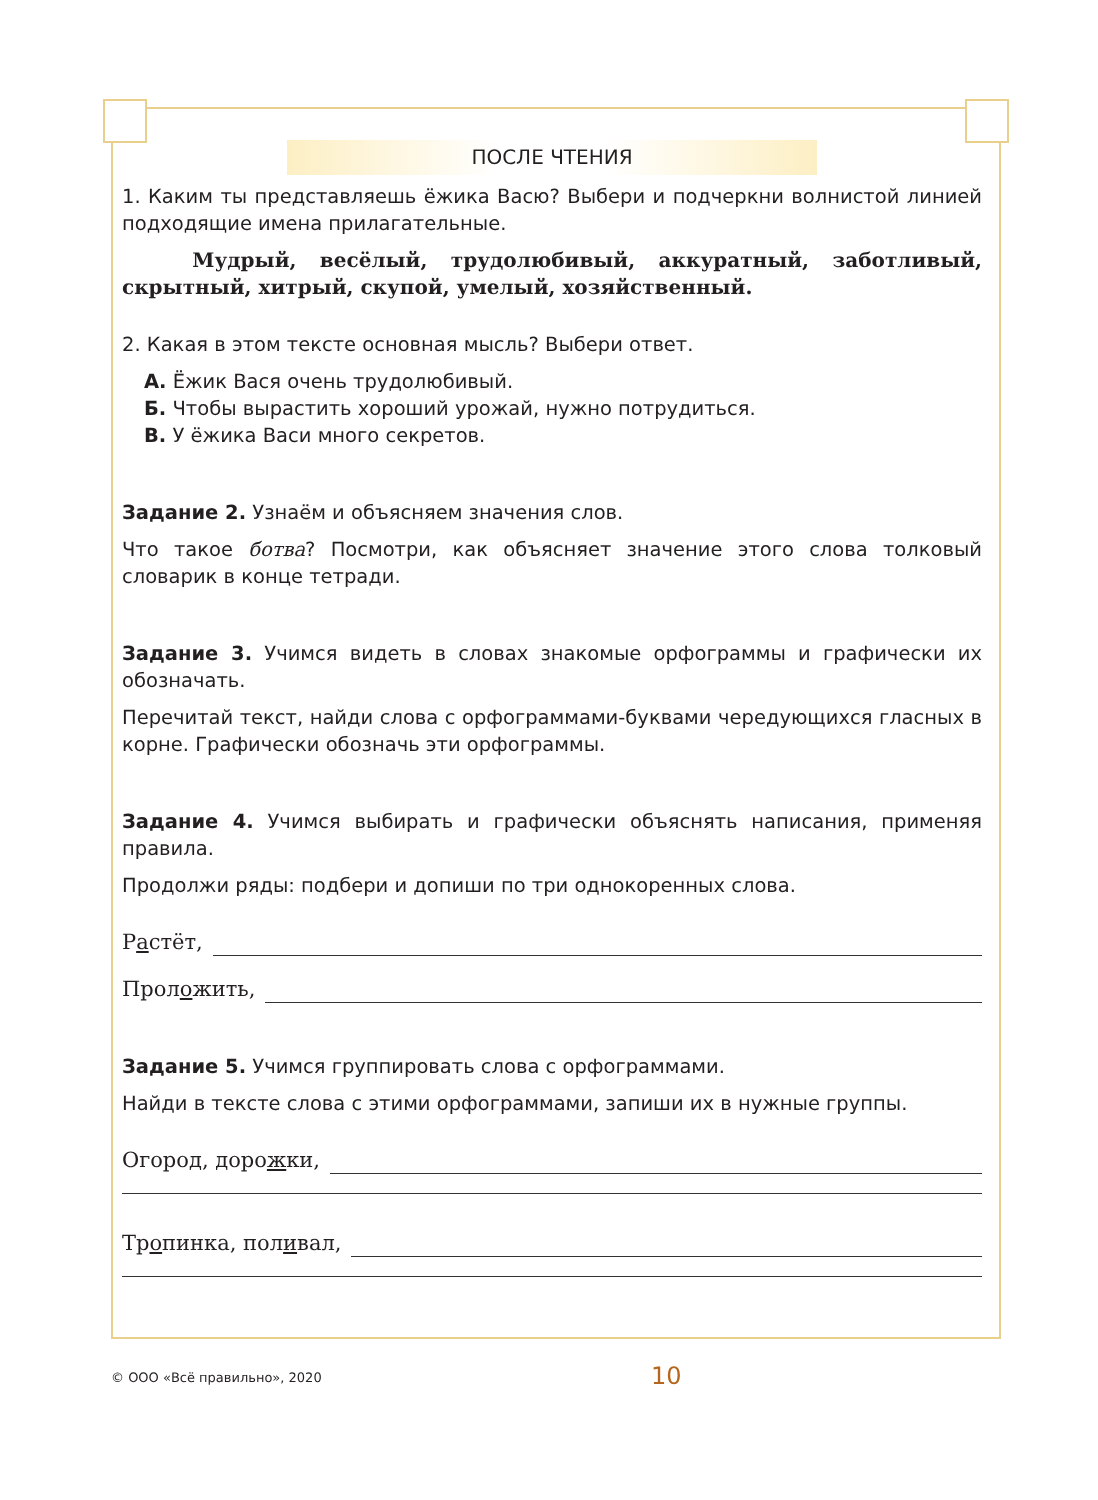ПОСЛЕ ЧТЕНИЯ
1. Каким ты представляешь ёжика Васю? Выбери и подчеркни волнистой линией подходящие имена прилагательные.
Мудрый, весёлый, трудолюбивый, аккуратный, заботливый, скрытный, хитрый, скупой, умелый, хозяйственный.
2. Какая в этом тексте основная мысль? Выбери ответ.
А. Ёжик Вася очень трудолюбивый.
Б. Чтобы вырастить хороший урожай, нужно потрудиться.
В. У ёжика Васи много секретов.
Задание 2. Узнаём и объясняем значения слов.
Что такое ботва? Посмотри, как объясняет значение этого слова толковый словарик в конце тетради.
Задание 3. Учимся видеть в словах знакомые орфограммы и графически их обозначать.
Перечитай текст, найди слова с орфограммами-буквами чередующихся гласных в корне. Графически обозначь эти орфограммы.
Задание 4. Учимся выбирать и графически объяснять написания, применяя правила.
Продолжи ряды: подбери и допиши по три однокоренных слова.
Растёт,
Проложить,
Задание 5. Учимся группировать слова с орфограммами.
Найди в тексте слова с этими орфограммами, запиши их в нужные группы.
Огород, дорожки,
Тропинка, поливал,
© ООО «Всё правильно», 2020 10